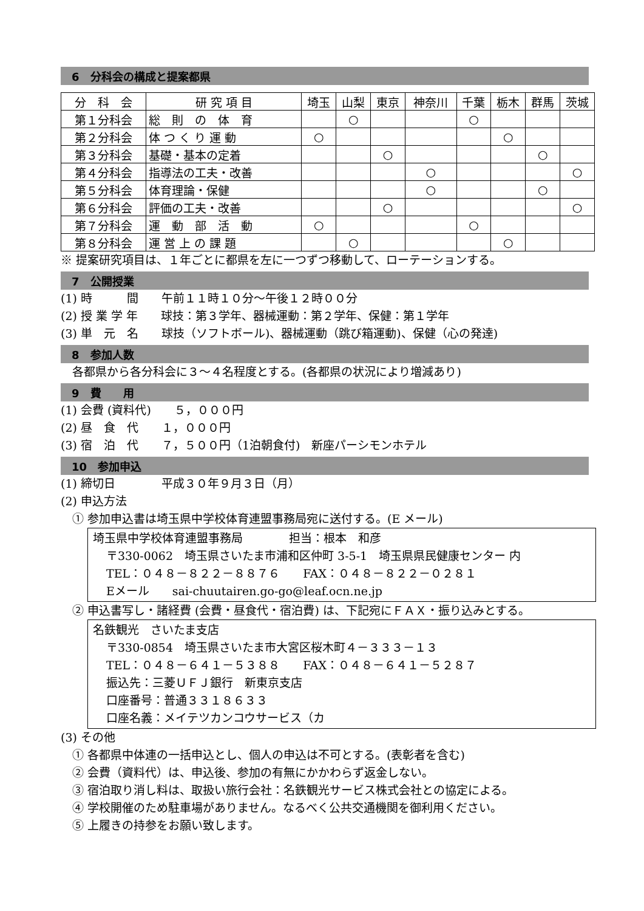6　分科会の構成と提案都県
| 分 科 会 | 研 究 項 目 | 埼玉 | 山梨 | 東京 | 神奈川 | 千葉 | 栃木 | 群馬 | 茨城 |
| 第１分科会 | 総 則 の 体 育 | | ○ | | | ○ | | | |
| 第２分科会 | 体 つ く り 運 動 | ○ | | | | | ○ | | |
| 第３分科会 | 基礎・基本の定着 | | | ○ | | | | ○ | |
| 第４分科会 | 指導法の工夫・改善 | | | | ○ | | | | ○ |
| 第５分科会 | 体育理論・保健 | | | | ○ | | | ○ | |
| 第６分科会 | 評価の工夫・改善 | | | ○ | | | | | ○ |
| 第７分科会 | 運 動 部 活 動 | ○ | | | | ○ | | | |
| 第８分科会 | 運 営 上 の 課 題 | | ○ | | | | ○ | | |
※ 提案研究項目は、１年ごとに都県を左に一つずつ移動して、ローテーションする。
7　公開授業
(1) 時　　　間　　午前１１時１０分～午後１２時００分
(2) 授 業 学 年　　球技：第３学年、器械運動：第２学年、保健：第１学年
(3) 単　元　名　　球技（ソフトボール)、器械運動（跳び箱運動)、保健（心の発達)
8　参加人数
　各都県から各分科会に３～４名程度とする。(各都県の状況により増減あり)
9　費　　用
(1) 会費 (資料代)　　５，０００円
(2) 昼　食　代　　１，０００円
(3) 宿　泊　代　　７，５００円（1泊朝食付)　新座パーシモンホテル
10　参加申込
(1) 締切日　　　　平成３０年９月３日（月）
(2) 申込方法
　① 参加申込書は埼玉県中学校体育連盟事務局宛に送付する。(E メール)
埼玉県中学校体育連盟事務局　　　　担当：根本　和彦
〒330-0062　埼玉県さいたま市浦和区仲町 3-5-1　埼玉県県民健康センター 内
TEL：０４８－８２２－８８７６　　FAX：０４８－８２２－０２８１
Eメール　　sai-chuutairen.go-go@leaf.ocn.ne.jp
　② 申込書写し・諸経費 (会費・昼食代・宿泊費) は、下記宛にＦＡＸ・振り込みとする。
名鉄観光　さいたま支店
〒330-0854　埼玉県さいたま市大宮区桜木町４－３３３－１３
TEL：０４８－６４１－５３８８　　FAX：０４８－６４１－５２８７
振込先：三菱ＵＦＪ銀行　新東京支店
口座番号：普通３３１８６３３
口座名義：メイテツカンコウサービス（カ
(3) その他
　① 各都県中体連の一括申込とし、個人の申込は不可とする。(表彰者を含む)
　② 会費（資料代）は、申込後、参加の有無にかかわらず返金しない。
　③ 宿泊取り消し料は、取扱い旅行会社：名鉄観光サービス株式会社との協定による。
　④ 学校開催のため駐車場がありません。なるべく公共交通機関を御利用ください。
　⑤ 上履きの持参をお願い致します。